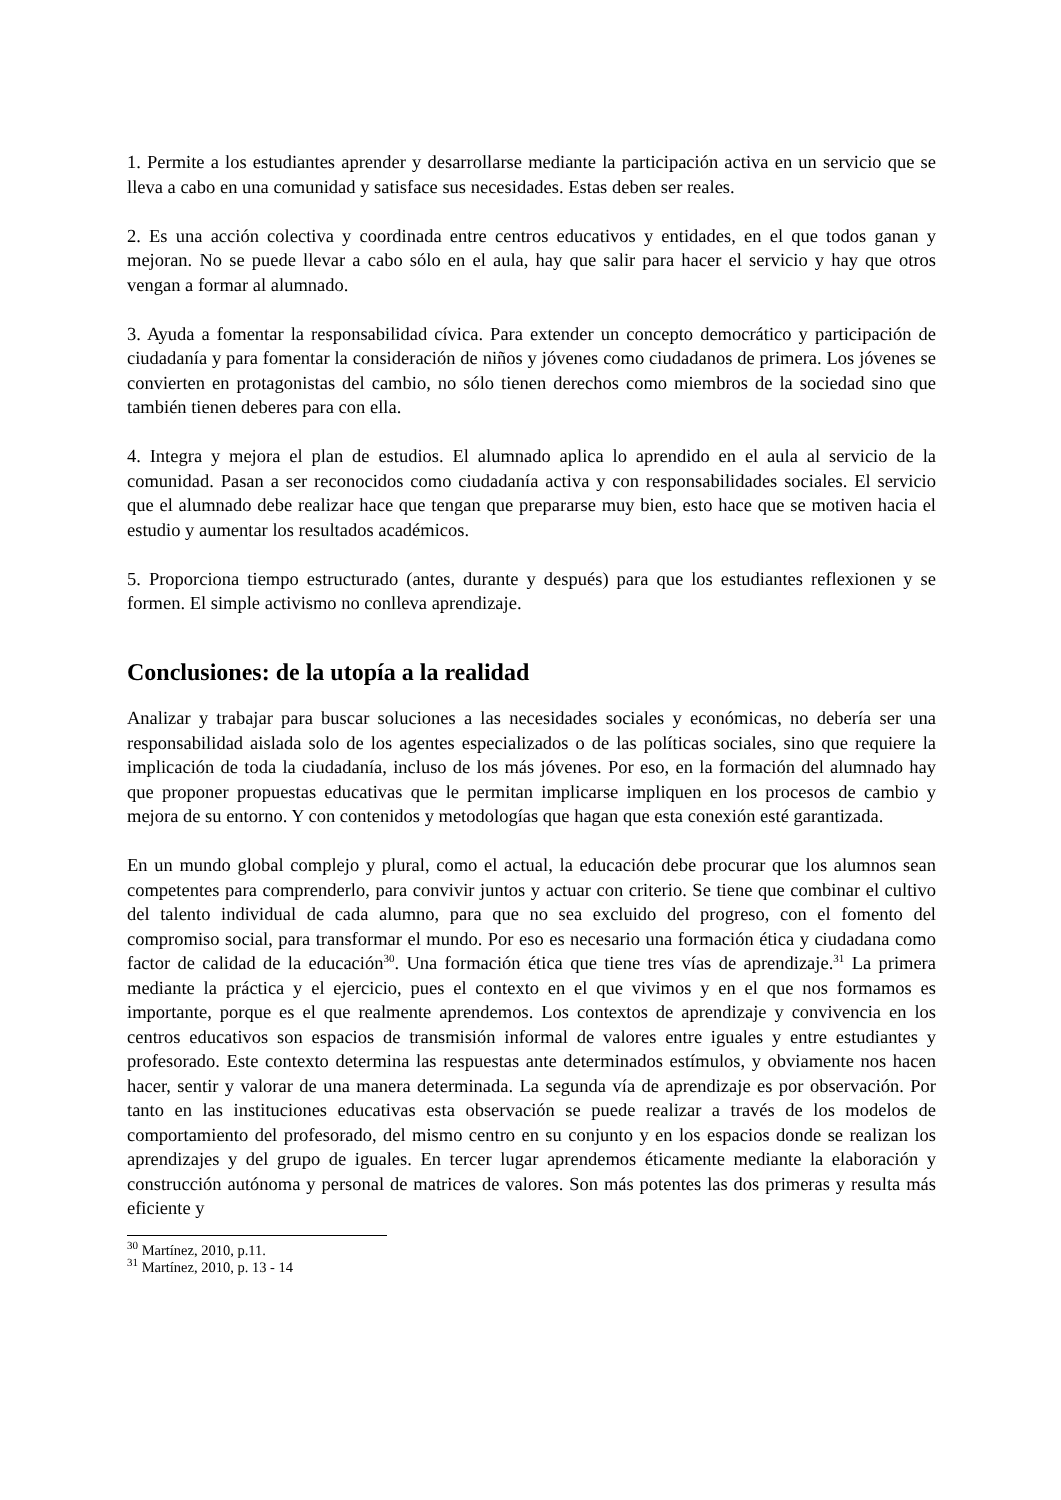1. Permite a los estudiantes aprender y desarrollarse mediante la participación activa en un servicio que se lleva a cabo en una comunidad y satisface sus necesidades. Estas deben ser reales.
2. Es una acción colectiva y coordinada entre centros educativos y entidades, en el que todos ganan y mejoran. No se puede llevar a cabo sólo en el aula, hay que salir para hacer el servicio y hay que otros vengan a formar al alumnado.
3. Ayuda a fomentar la responsabilidad cívica. Para extender un concepto democrático y participación de ciudadanía y para fomentar la consideración de niños y jóvenes como ciudadanos de primera. Los jóvenes se convierten en protagonistas del cambio, no sólo tienen derechos como miembros de la sociedad sino que también tienen deberes para con ella.
4. Integra y mejora el plan de estudios. El alumnado aplica lo aprendido en el aula al servicio de la comunidad. Pasan a ser reconocidos como ciudadanía activa y con responsabilidades sociales. El servicio que el alumnado debe realizar hace que tengan que prepararse muy bien, esto hace que se motiven hacia el estudio y aumentar los resultados académicos.
5. Proporciona tiempo estructurado (antes, durante y después) para que los estudiantes reflexionen y se formen. El simple activismo no conlleva aprendizaje.
Conclusiones: de la utopía a la realidad
Analizar y trabajar para buscar soluciones a las necesidades sociales y económicas, no debería ser una responsabilidad aislada solo de los agentes especializados o de las políticas sociales, sino que requiere la implicación de toda la ciudadanía, incluso de los más jóvenes. Por eso, en la formación del alumnado hay que proponer propuestas educativas que le permitan implicarse impliquen en los procesos de cambio y mejora de su entorno. Y con contenidos y metodologías que hagan que esta conexión esté garantizada.
En un mundo global complejo y plural, como el actual, la educación debe procurar que los alumnos sean competentes para comprenderlo, para convivir juntos y actuar con criterio. Se tiene que combinar el cultivo del talento individual de cada alumno, para que no sea excluido del progreso, con el fomento del compromiso social, para transformar el mundo. Por eso es necesario una formación ética y ciudadana como factor de calidad de la educación<sup>30</sup>. Una formación ética que tiene tres vías de aprendizaje.<sup>31</sup> La primera mediante la práctica y el ejercicio, pues el contexto en el que vivimos y en el que nos formamos es importante, porque es el que realmente aprendemos. Los contextos de aprendizaje y convivencia en los centros educativos son espacios de transmisión informal de valores entre iguales y entre estudiantes y profesorado. Este contexto determina las respuestas ante determinados estímulos, y obviamente nos hacen hacer, sentir y valorar de una manera determinada. La segunda vía de aprendizaje es por observación. Por tanto en las instituciones educativas esta observación se puede realizar a través de los modelos de comportamiento del profesorado, del mismo centro en su conjunto y en los espacios donde se realizan los aprendizajes y del grupo de iguales. En tercer lugar aprendemos éticamente mediante la elaboración y construcción autónoma y personal de matrices de valores. Son más potentes las dos primeras y resulta más eficiente y
<sup>30</sup> Martínez, 2010, p.11.
<sup>31</sup> Martínez, 2010, p. 13 - 14